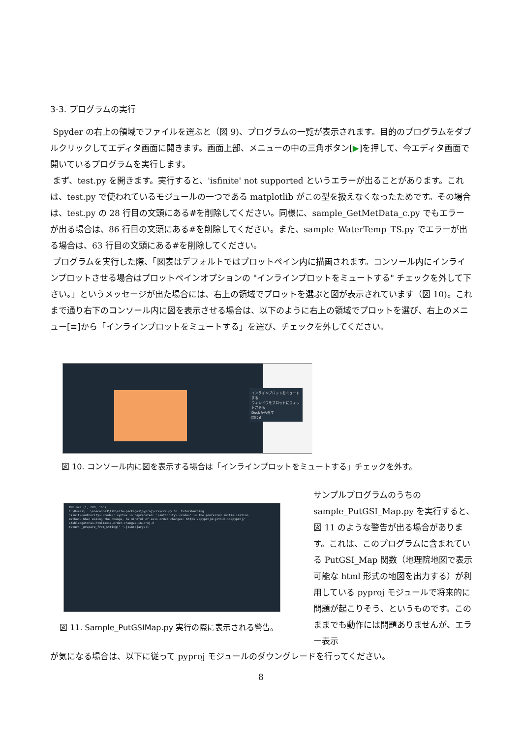3-3. プログラムの実行
Spyder の右上の領域でファイルを選ぶと（図 9)、プログラムの一覧が表示されます。目的のプログラムをダブルクリックしてエディタ画面に開きます。画面上部、メニューの中の三角ボタン[▶]を押して、今エディタ画面で開いているプログラムを実行します。
まず、test.py を開きます。実行すると、'isfinite' not supported というエラーが出ることがあります。これは、test.py で使われているモジュールの一つである matplotlib がこの型を扱えなくなったためです。その場合は、test.py の 28 行目の文頭にある#を削除してください。同様に、sample_GetMetData_c.py でもエラーが出る場合は、86 行目の文頭にある#を削除してください。また、sample_WaterTemp_TS.py でエラーが出る場合は、63 行目の文頭にある#を削除してください。
プログラムを実行した際、「図表はデフォルトではプロットペイン内に描画されます。コンソール内にインラインプロットさせる場合はプロットペインオプションの "インラインプロットをミュートする" チェックを外して下さい。」というメッセージが出た場合には、右上の領域でプロットを選ぶと図が表示されています（図 10)。これまで通り右下のコンソール内に図を表示させる場合は、以下のように右上の領域でプロットを選び、右上のメニュー[≡]から「インラインプロットをミュートする」を選び、チェックを外してください。
インラインプロットをミュートする
ウィンドウをプロットにフィットさせる
Dockから外す
閉じる
図 10. コンソール内に図を表示する場合は「インラインプロットをミュートする」チェックを外す。
TMP_mea (1, 200, 165)
C:\Users\...\anaconda3\lib\site-packages\pyproj\crs\crs.py:53: FutureWarning:
'+init=<authority>:<code>' syntax is deprecated. '<authority>:<code>' is the preferred initialization
method. When making the change, be mindful of axis order changes: https://pyproj4.github.io/pyproj/
stable/gotchas.html#axis-order-changes-in-proj-6
return _prepare_from_string(" ".join(pjargs))
図 11. Sample_PutGSIMap.py 実行の際に表示される警告。
サンプルプログラムのうちの sample_PutGSI_Map.py を実行すると、図 11 のような警告が出る場合があります。これは、このプログラムに含まれている PutGSI_Map 関数（地理院地図で表示可能な html 形式の地図を出力する）が利用している pyproj モジュールで将来的に問題が起こりそう、というものです。このままでも動作には問題ありませんが、エラー表示
が気になる場合は、以下に従って pyproj モジュールのダウングレードを行ってください。
8